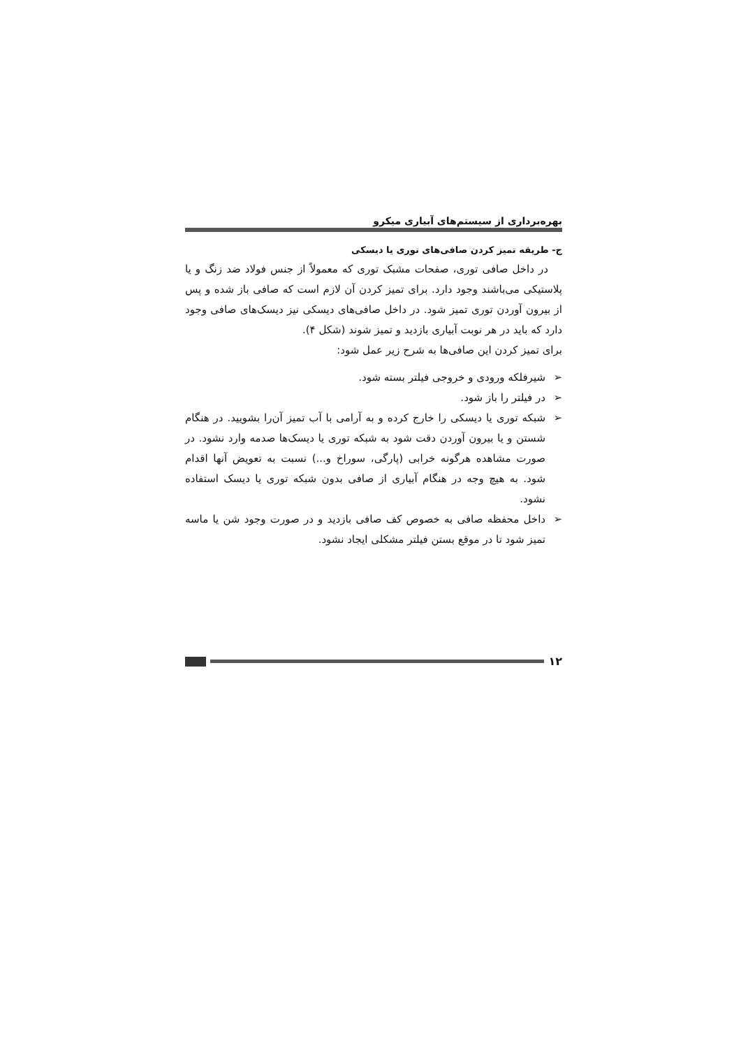بهره‌برداری از سیستم‌های آبیاری میکرو
ج- طریقه تمیز کردن صافی‌های توری یا دیسکی
در داخل صافی توری، صفحات مشبک توری که معمولاً از جنس فولاد ضد زنگ و یا پلاستیکی می‌باشند وجود دارد. برای تمیز کردن آن لازم است که صافی باز شده و پس از بیرون آوردن توری تمیز شود. در داخل صافی‌های دیسکی نیز دیسک‌های صافی وجود دارد که باید در هر نوبت آبیاری بازدید و تمیز شوند (شکل ۴).
برای تمیز کردن این صافی‌ها به شرح زیر عمل شود:
➢ شیرفلکه ورودی و خروجی فیلتر بسته شود.
➢ در فیلتر را باز شود.
➢ شبکه توری یا دیسکی را خارج کرده و به آرامی با آب تمیز آن‌را بشویید. در هنگام شستن و یا بیرون آوردن دقت شود به شبکه توری یا دیسک‌ها صدمه وارد نشود. در صورت مشاهده هرگونه خرابی (پارگی، سوراخ و...) نسبت به تعویض آنها اقدام شود. به هیچ وجه در هنگام آبیاری از صافی بدون شبکه توری یا دیسک استفاده نشود.
➢ داخل محفظه صافی به خصوص کف صافی بازدید و در صورت وجود شن یا ماسه تمیز شود تا در موقع بستن فیلتر مشکلی ایجاد نشود.
۱۲